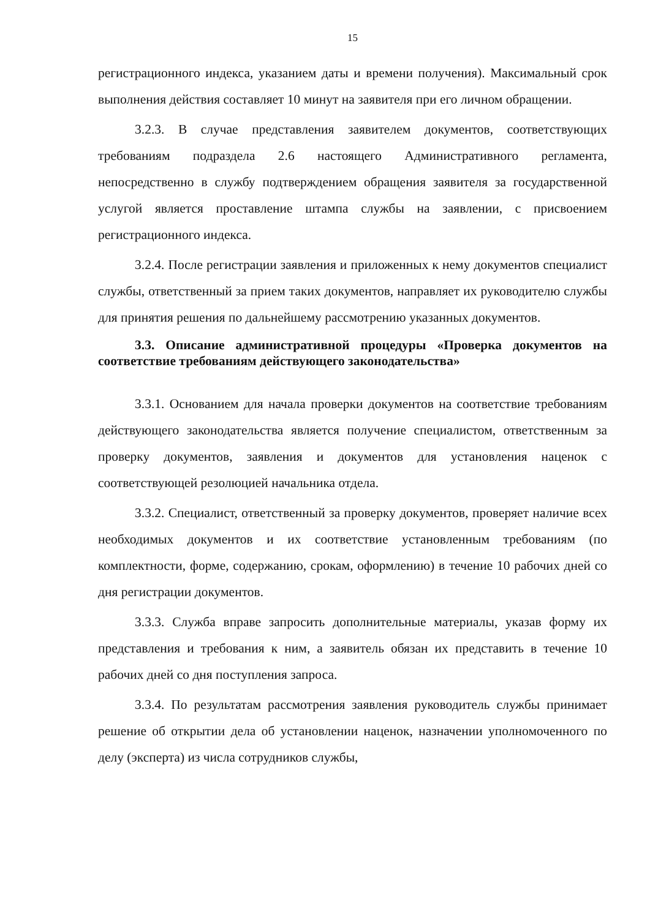15
регистрационного индекса, указанием даты и времени получения). Максимальный срок выполнения действия составляет 10 минут на заявителя при его личном обращении.
3.2.3. В случае представления заявителем документов, соответствующих требованиям подраздела 2.6 настоящего Административного регламента, непосредственно в службу подтверждением обращения заявителя за государственной услугой является проставление штампа службы на заявлении, с присвоением регистрационного индекса.
3.2.4. После регистрации заявления и приложенных к нему документов специалист службы, ответственный за прием таких документов, направляет их руководителю службы для принятия решения по дальнейшему рассмотрению указанных документов.
3.3. Описание административной процедуры «Проверка документов на соответствие требованиям действующего законодательства»
3.3.1. Основанием для начала проверки документов на соответствие требованиям действующего законодательства является получение специалистом, ответственным за проверку документов, заявления и документов для установления наценок с соответствующей резолюцией начальника отдела.
3.3.2. Специалист, ответственный за проверку документов, проверяет наличие всех необходимых документов и их соответствие установленным требованиям (по комплектности, форме, содержанию, срокам, оформлению) в течение 10 рабочих дней со дня регистрации документов.
3.3.3. Служба вправе запросить дополнительные материалы, указав форму их представления и требования к ним, а заявитель обязан их представить в течение 10 рабочих дней со дня поступления запроса.
3.3.4. По результатам рассмотрения заявления руководитель службы принимает решение об открытии дела об установлении наценок, назначении уполномоченного по делу (эксперта) из числа сотрудников службы,